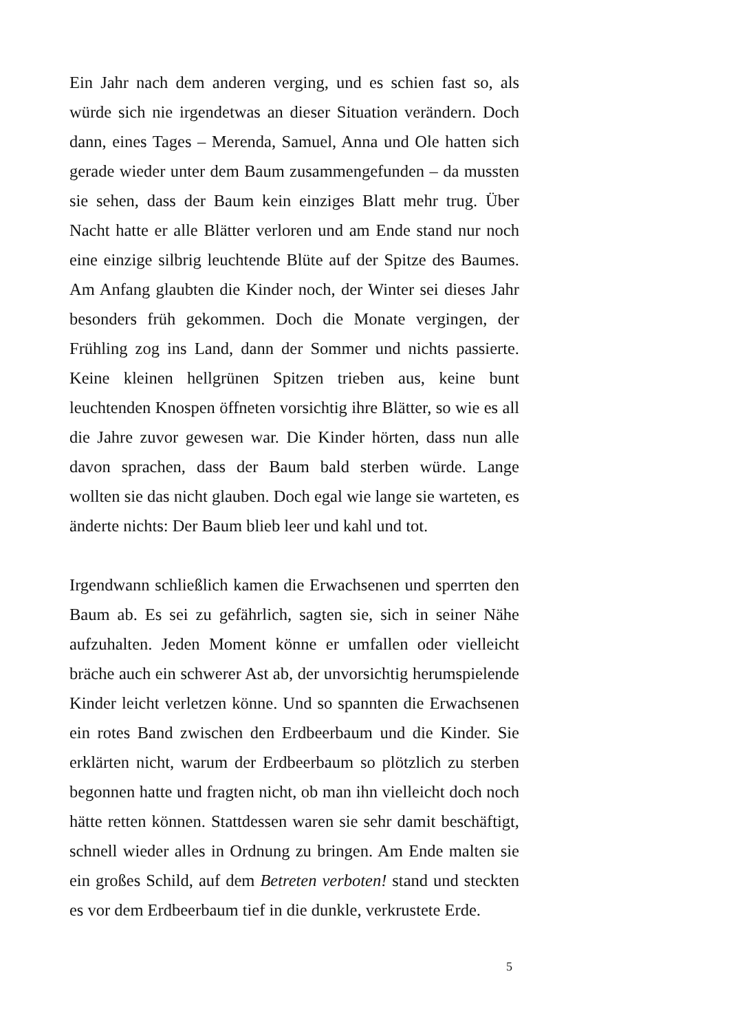Ein Jahr nach dem anderen verging, und es schien fast so, als würde sich nie irgendetwas an dieser Situation verändern. Doch dann, eines Tages – Merenda, Samuel, Anna und Ole hatten sich gerade wieder unter dem Baum zusammengefunden – da mussten sie sehen, dass der Baum kein einziges Blatt mehr trug. Über Nacht hatte er alle Blätter verloren und am Ende stand nur noch eine einzige silbrig leuchtende Blüte auf der Spitze des Baumes. Am Anfang glaubten die Kinder noch, der Winter sei dieses Jahr besonders früh gekommen. Doch die Monate vergingen, der Frühling zog ins Land, dann der Sommer und nichts passierte. Keine kleinen hellgrünen Spitzen trieben aus, keine bunt leuchtenden Knospen öffneten vorsichtig ihre Blätter, so wie es all die Jahre zuvor gewesen war. Die Kinder hörten, dass nun alle davon sprachen, dass der Baum bald sterben würde. Lange wollten sie das nicht glauben. Doch egal wie lange sie warteten, es änderte nichts: Der Baum blieb leer und kahl und tot.
Irgendwann schließlich kamen die Erwachsenen und sperrten den Baum ab. Es sei zu gefährlich, sagten sie, sich in seiner Nähe aufzuhalten. Jeden Moment könne er umfallen oder vielleicht bräche auch ein schwerer Ast ab, der unvorsichtig herumspielende Kinder leicht verletzen könne. Und so spannten die Erwachsenen ein rotes Band zwischen den Erdbeerbaum und die Kinder. Sie erklärten nicht, warum der Erdbeerbaum so plötzlich zu sterben begonnen hatte und fragten nicht, ob man ihn vielleicht doch noch hätte retten können. Stattdessen waren sie sehr damit beschäftigt, schnell wieder alles in Ordnung zu bringen. Am Ende malten sie ein großes Schild, auf dem Betreten verboten! stand und steckten es vor dem Erdbeerbaum tief in die dunkle, verkrustete Erde.
5